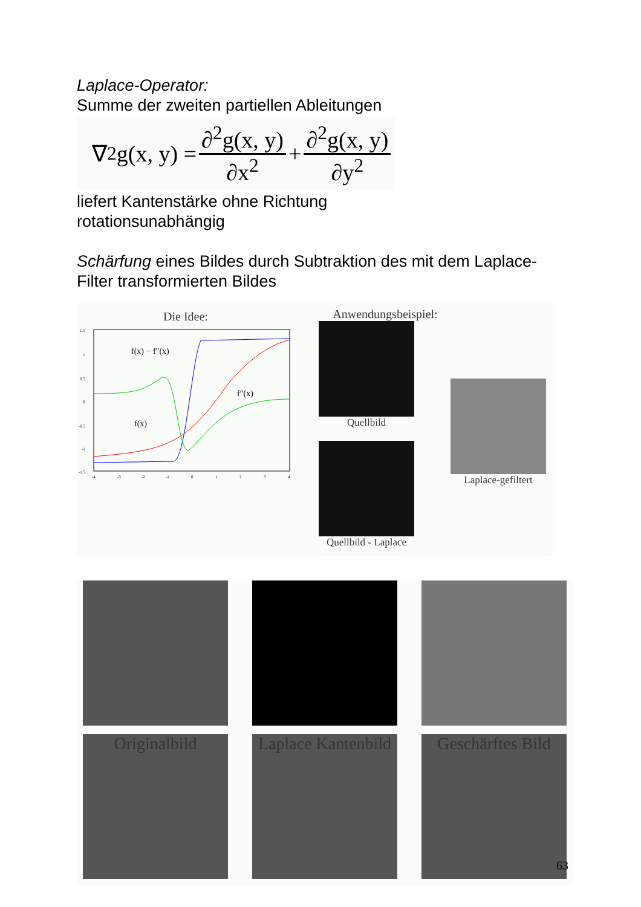Laplace-Operator:
Summe der zweiten partiellen Ableitungen
∇<sup>2</sup>g(x, y) = ∂<sup>2</sup>g(x, y) ∂x<sup>2</sup> + ∂<sup>2</sup>g(x, y) ∂y<sup>2</sup>
liefert Kantenstärke ohne Richtung
rotationsunabhängig
Schärfung eines Bildes durch Subtraktion des mit dem Laplace-Filter transformierten Bildes
Die Idee:
f(x) − f″(x)
f″(x)
f(x)
1.5
1
0.5
0
-0.5
-1
-1.5
-4
-3
-2
-1
0
1
2
3
4
Anwendungsbeispiel:
Quellbild
Quellbild - Laplace
Laplace-gefiltert
Originalbild Laplace Kantenbild Geschärftes Bild
63